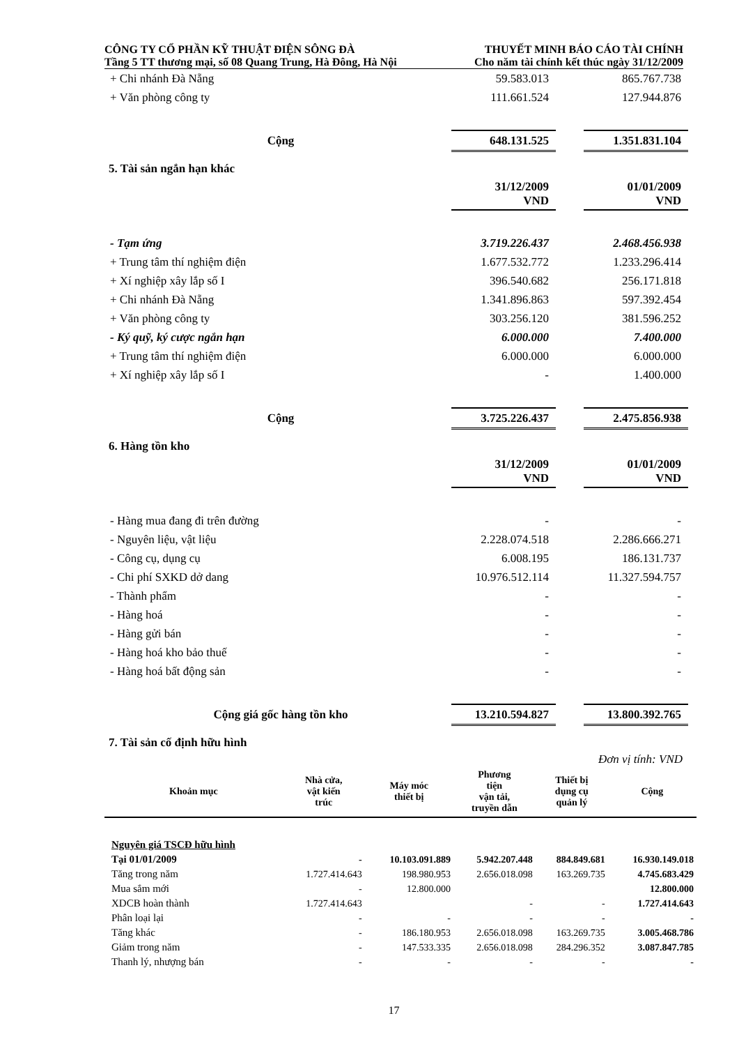CÔNG TY CỔ PHẦN KỸ THUẬT ĐIỆN SÔNG ĐÀ
Tầng 5 TT thương mại, số 08 Quang Trung, Hà Đông, Hà Nội
THUYẾT MINH BÁO CÁO TÀI CHÍNH
Cho năm tài chính kết thúc ngày 31/12/2009
| + Chi nhánh Đà Nẵng | 59.583.013 | | 865.767.738 |
| + Văn phòng công ty | 111.661.524 | | 127.944.876 |
| Cộng | 648.131.525 | | 1.351.831.104 |
5. Tài sản ngắn hạn khác
| | 31/12/2009 VND | | 01/01/2009 VND |
| - Tạm ứng | 3.719.226.437 | | 2.468.456.938 |
| + Trung tâm thí nghiệm điện | 1.677.532.772 | | 1.233.296.414 |
| + Xí nghiệp xây lắp số I | 396.540.682 | | 256.171.818 |
| + Chi nhánh Đà Nẵng | 1.341.896.863 | | 597.392.454 |
| + Văn phòng công ty | 303.256.120 | | 381.596.252 |
| - Ký quỹ, ký cược ngắn hạn | 6.000.000 | | 7.400.000 |
| + Trung tâm thí nghiệm điện | 6.000.000 | | 6.000.000 |
| + Xí nghiệp xây lắp số I | - | | 1.400.000 |
| Cộng | 3.725.226.437 | | 2.475.856.938 |
6. Hàng tồn kho
| | 31/12/2009 VND | | 01/01/2009 VND |
| - Hàng mua đang đi trên đường | - | | - |
| - Nguyên liệu, vật liệu | 2.228.074.518 | | 2.286.666.271 |
| - Công cụ, dụng cụ | 6.008.195 | | 186.131.737 |
| - Chi phí SXKD dở dang | 10.976.512.114 | | 11.327.594.757 |
| - Thành phẩm | - | | - |
| - Hàng hoá | - | | - |
| - Hàng gửi bán | - | | - |
| - Hàng hoá kho bảo thuế | - | | - |
| - Hàng hoá bất động sản | - | | - |
| Cộng giá gốc hàng tồn kho | 13.210.594.827 | | 13.800.392.765 |
7. Tài sản cố định hữu hình
Đơn vị tính: VND
| Khoản mục | Nhà cửa, vật kiến trúc | Máy móc thiết bị | Phương tiện vận tải, truyền dẫn | Thiết bị dụng cụ quản lý | Cộng |
| --- | --- | --- | --- | --- | --- |
| Nguyên giá TSCĐ hữu hình | | | | | |
| Tại 01/01/2009 | - | 10.103.091.889 | 5.942.207.448 | 884.849.681 | 16.930.149.018 |
| Tăng trong năm | 1.727.414.643 | 198.980.953 | 2.656.018.098 | 163.269.735 | 4.745.683.429 |
| Mua sắm mới | - | 12.800.000 | | | 12.800.000 |
| XDCB hoàn thành | 1.727.414.643 | | - | - | 1.727.414.643 |
| Phân loại lại | - | - | - | - | - |
| Tăng khác | - | 186.180.953 | 2.656.018.098 | 163.269.735 | 3.005.468.786 |
| Giảm trong năm | - | 147.533.335 | 2.656.018.098 | 284.296.352 | 3.087.847.785 |
| Thanh lý, nhượng bán | - | - | - | - | - |
17